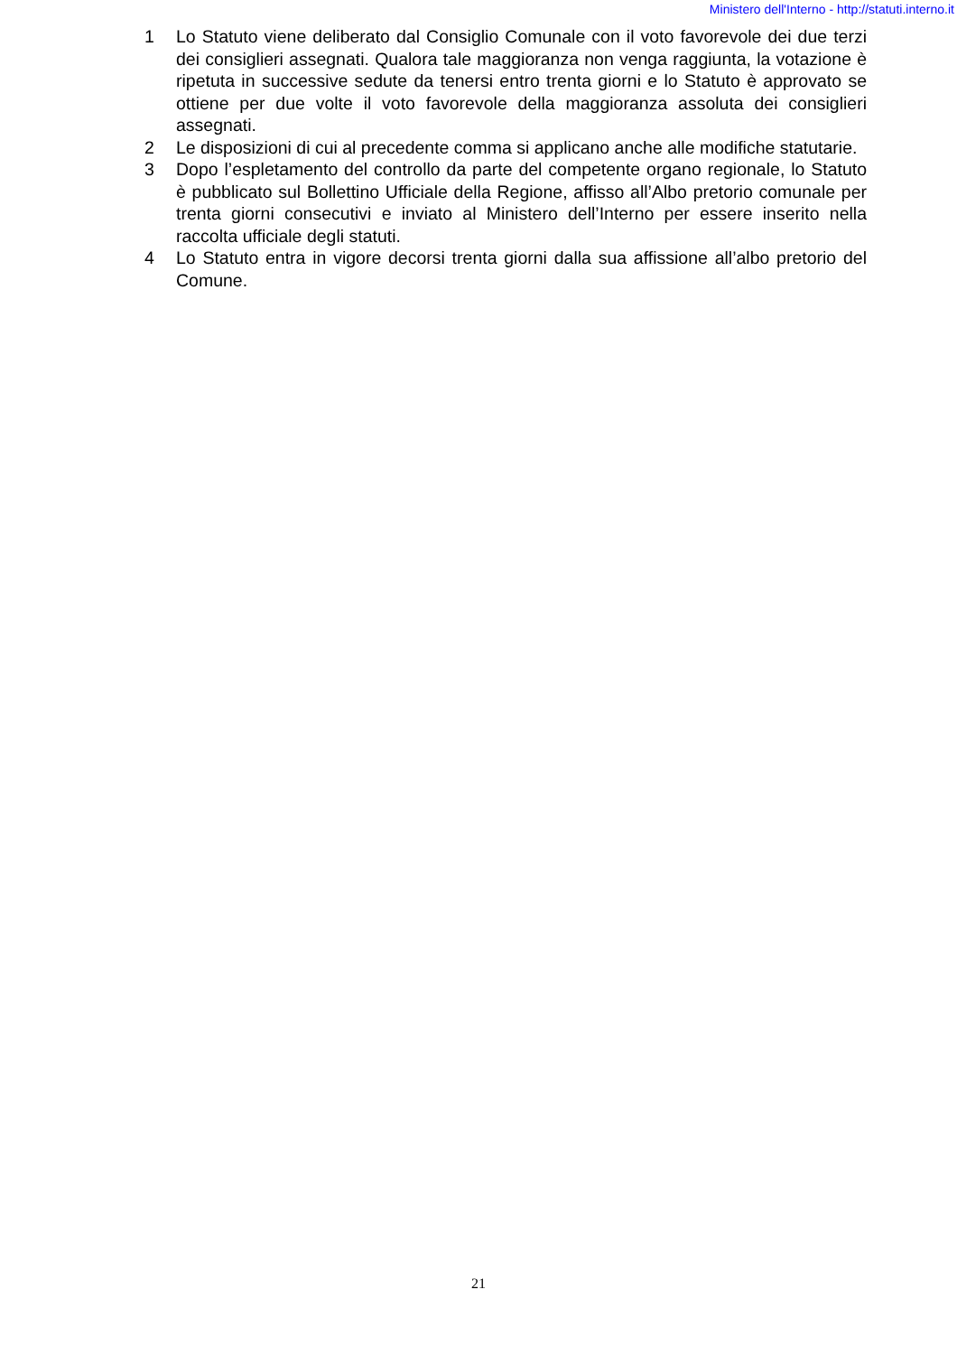Ministero dell'Interno - http://statuti.interno.it
1 Lo Statuto viene deliberato dal Consiglio Comunale con il voto favorevole dei due terzi dei consiglieri assegnati. Qualora tale maggioranza non venga raggiunta, la votazione è ripetuta in successive sedute da tenersi entro trenta giorni e lo Statuto è approvato se ottiene per due volte il voto favorevole della maggioranza assoluta dei consiglieri assegnati.
2 Le disposizioni di cui al precedente comma si applicano anche alle modifiche statutarie.
3 Dopo l’espletamento del controllo da parte del competente organo regionale, lo Statuto è pubblicato sul Bollettino Ufficiale della Regione, affisso all’Albo pretorio comunale per trenta giorni consecutivi e inviato al Ministero dell’Interno per essere inserito nella raccolta ufficiale degli statuti.
4 Lo Statuto entra in vigore decorsi trenta giorni dalla sua affissione all’albo pretorio del Comune.
21